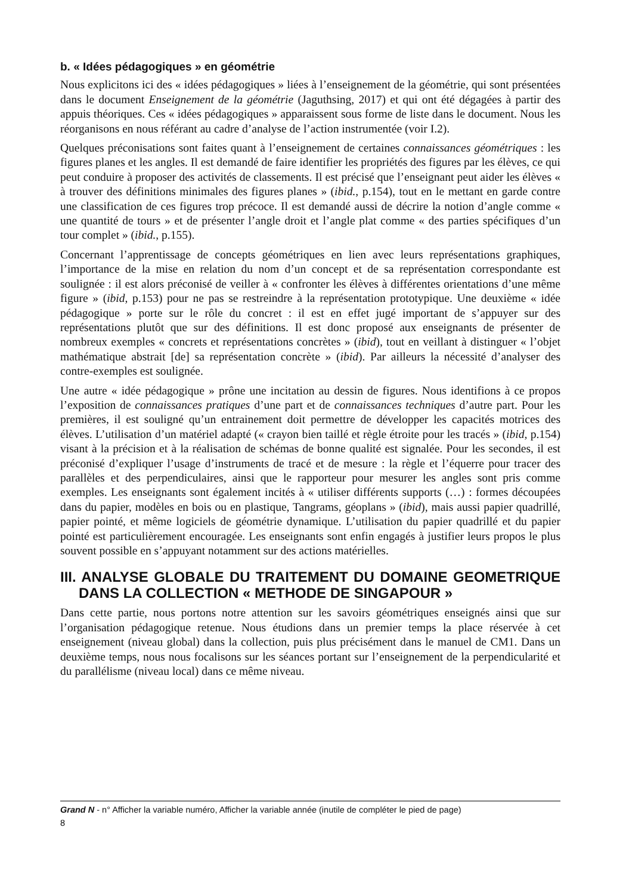b. « Idées pédagogiques » en géométrie
Nous explicitons ici des « idées pédagogiques » liées à l’enseignement de la géométrie, qui sont présentées dans le document Enseignement de la géométrie (Jaguthsing, 2017) et qui ont été dégagées à partir des appuis théoriques. Ces « idées pédagogiques » apparaissent sous forme de liste dans le document. Nous les réorganisons en nous référant au cadre d’analyse de l’action instrumentée (voir I.2).
Quelques préconisations sont faites quant à l’enseignement de certaines connaissances géométriques : les figures planes et les angles. Il est demandé de faire identifier les propriétés des figures par les élèves, ce qui peut conduire à proposer des activités de classements. Il est précisé que l’enseignant peut aider les élèves « à trouver des définitions minimales des figures planes » (ibid., p.154), tout en le mettant en garde contre une classification de ces figures trop précoce. Il est demandé aussi de décrire la notion d’angle comme « une quantité de tours » et de présenter l’angle droit et l’angle plat comme « des parties spécifiques d’un tour complet » (ibid., p.155).
Concernant l’apprentissage de concepts géométriques en lien avec leurs représentations graphiques, l’importance de la mise en relation du nom d’un concept et de sa représentation correspondante est soulignée : il est alors préconisé de veiller à « confronter les élèves à différentes orientations d’une même figure » (ibid, p.153) pour ne pas se restreindre à la représentation prototypique. Une deuxième « idée pédagogique » porte sur le rôle du concret : il est en effet jugé important de s’appuyer sur des représentations plutôt que sur des définitions. Il est donc proposé aux enseignants de présenter de nombreux exemples « concrets et représentations concrètes » (ibid), tout en veillant à distinguer « l’objet mathématique abstrait [de] sa représentation concrète » (ibid). Par ailleurs la nécessité d’analyser des contre-exemples est soulignée.
Une autre « idée pédagogique » prône une incitation au dessin de figures. Nous identifions à ce propos l’exposition de connaissances pratiques d’une part et de connaissances techniques d’autre part. Pour les premières, il est souligné qu’un entrainement doit permettre de développer les capacités motrices des élèves. L’utilisation d’un matériel adapté (« crayon bien taillé et règle étroite pour les tracés » (ibid, p.154) visant à la précision et à la réalisation de schémas de bonne qualité est signalée. Pour les secondes, il est préconisé d’expliquer l’usage d’instruments de tracé et de mesure : la règle et l’équerre pour tracer des parallèles et des perpendiculaires, ainsi que le rapporteur pour mesurer les angles sont pris comme exemples. Les enseignants sont également incités à « utiliser différents supports (…) : formes découpées dans du papier, modèles en bois ou en plastique, Tangrams, géoplans » (ibid), mais aussi papier quadrillé, papier pointé, et même logiciels de géométrie dynamique. L’utilisation du papier quadrillé et du papier pointé est particulièrement encouragée. Les enseignants sont enfin engagés à justifier leurs propos le plus souvent possible en s’appuyant notamment sur des actions matérielles.
III. ANALYSE GLOBALE DU TRAITEMENT DU DOMAINE GEOMETRIQUE DANS LA COLLECTION « METHODE DE SINGAPOUR »
Dans cette partie, nous portons notre attention sur les savoirs géométriques enseignés ainsi que sur l’organisation pédagogique retenue. Nous étudions dans un premier temps la place réservée à cet enseignement (niveau global) dans la collection, puis plus précisément dans le manuel de CM1. Dans un deuxième temps, nous nous focalisons sur les séances portant sur l’enseignement de la perpendicularité et du parallélisme (niveau local) dans ce même niveau.
Grand N - n° Afficher la variable numéro, Afficher la variable année (inutile de compléter le pied de page)
8